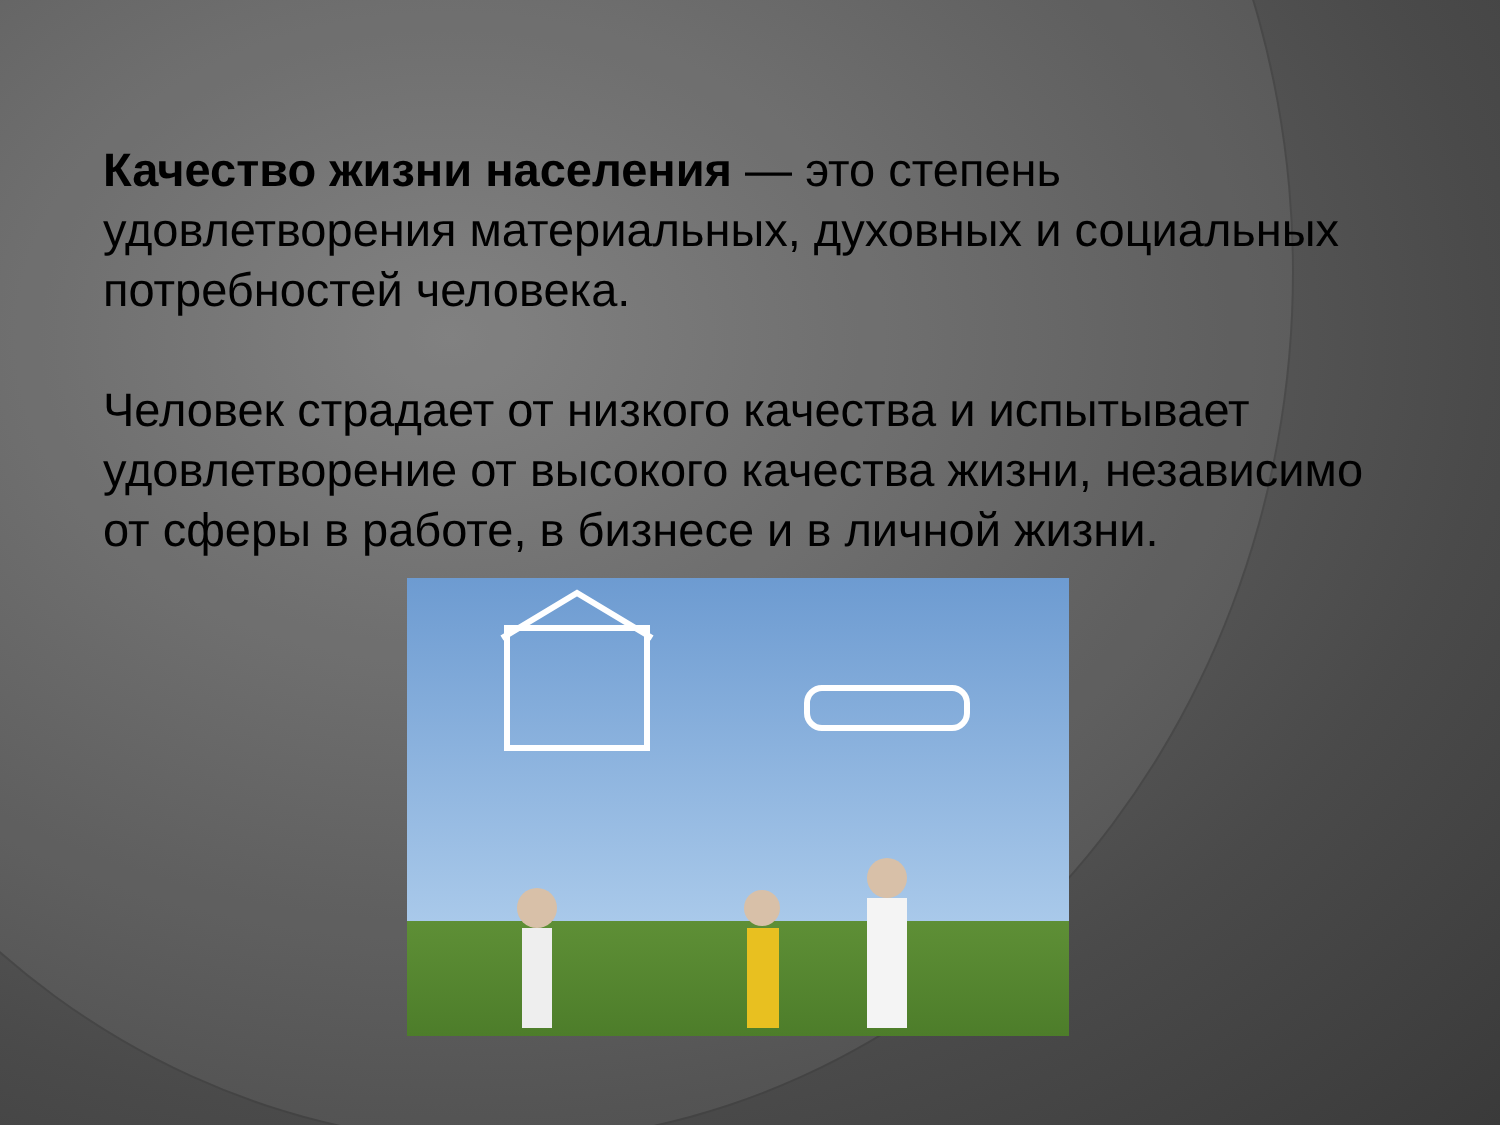Качество жизни населения — это степень удовлетворения материальных, духовных и социальных потребностей человека.
Человек страдает от низкого качества и испытывает удовлетворение от высокого качества жизни, независимо от сферы в работе, в бизнесе и в личной жизни.